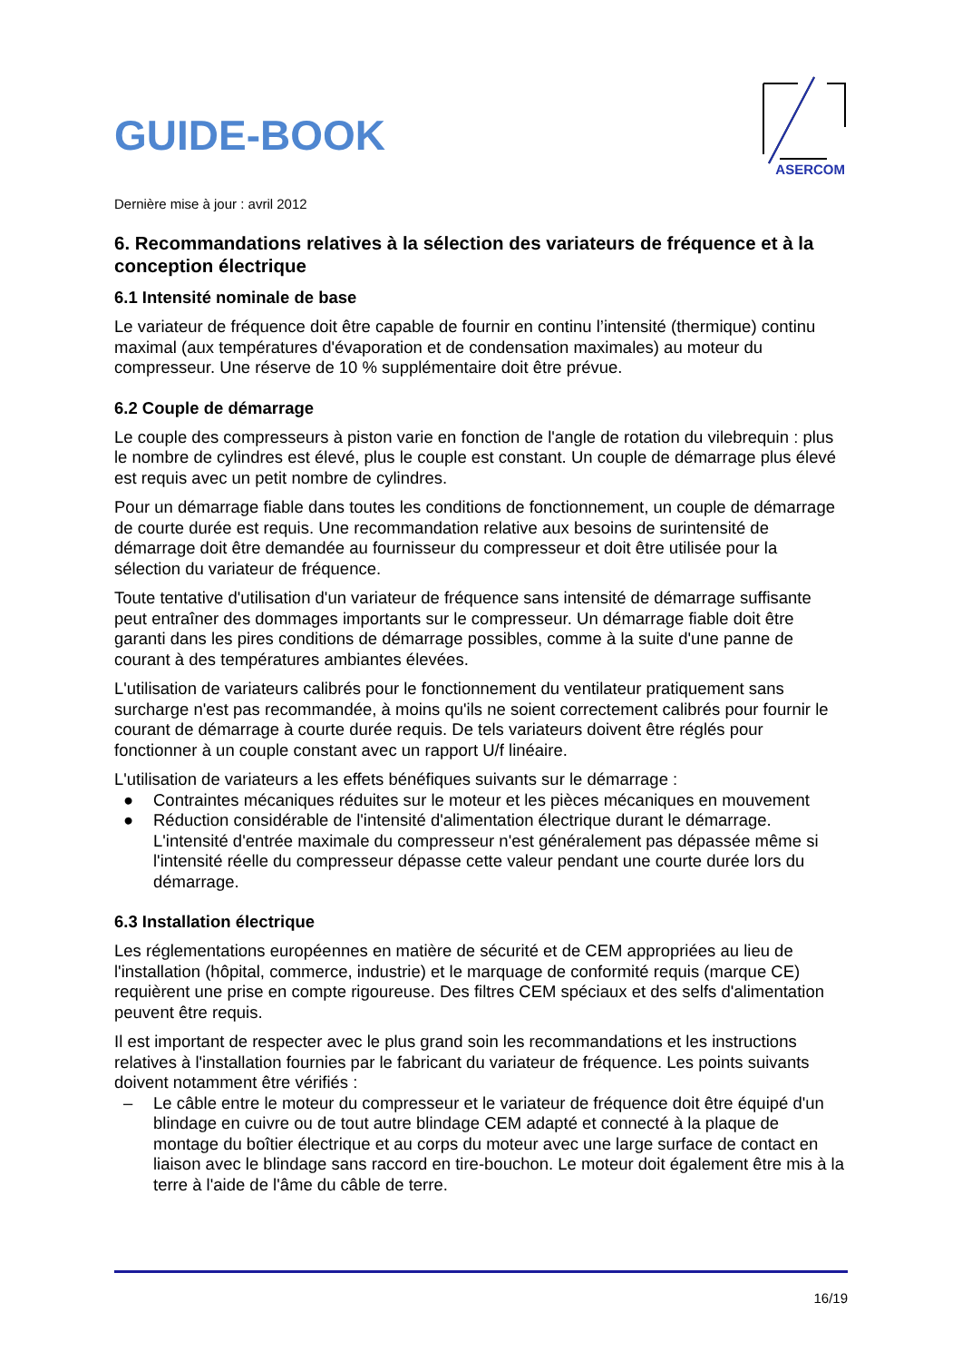GUIDE-BOOK
ASERCOM
Dernière mise à jour : avril 2012
6. Recommandations relatives à la sélection des variateurs de fréquence et à la conception électrique
6.1 Intensité nominale de base
Le variateur de fréquence doit être capable de fournir en continu l’intensité (thermique) continu maximal (aux températures d'évaporation et de condensation maximales) au moteur du compresseur. Une réserve de 10 % supplémentaire doit être prévue.
6.2 Couple de démarrage
Le couple des compresseurs à piston varie en fonction de l'angle de rotation du vilebrequin : plus le nombre de cylindres est élevé, plus le couple est constant. Un couple de démarrage plus élevé est requis avec un petit nombre de cylindres.
Pour un démarrage fiable dans toutes les conditions de fonctionnement, un couple de démarrage de courte durée est requis. Une recommandation relative aux besoins de surintensité de démarrage doit être demandée au fournisseur du compresseur et doit être utilisée pour la sélection du variateur de fréquence.
Toute tentative d'utilisation d'un variateur de fréquence sans intensité de démarrage suffisante peut entraîner des dommages importants sur le compresseur. Un démarrage fiable doit être garanti dans les pires conditions de démarrage possibles, comme à la suite d'une panne de courant à des températures ambiantes élevées.
L'utilisation de variateurs calibrés pour le fonctionnement du ventilateur pratiquement sans surcharge n'est pas recommandée, à moins qu'ils ne soient correctement calibrés pour fournir le courant de démarrage à courte durée requis. De tels variateurs doivent être réglés pour fonctionner à un couple constant avec un rapport U/f linéaire.
L'utilisation de variateurs a les effets bénéfiques suivants sur le démarrage :
● Contraintes mécaniques réduites sur le moteur et les pièces mécaniques en mouvement
● Réduction considérable de l'intensité d'alimentation électrique durant le démarrage. L'intensité d'entrée maximale du compresseur n'est généralement pas dépassée même si l'intensité réelle du compresseur dépasse cette valeur pendant une courte durée lors du démarrage.
6.3 Installation électrique
Les réglementations européennes en matière de sécurité et de CEM appropriées au lieu de l'installation (hôpital, commerce, industrie) et le marquage de conformité requis (marque CE) requièrent une prise en compte rigoureuse. Des filtres CEM spéciaux et des selfs d'alimentation peuvent être requis.
Il est important de respecter avec le plus grand soin les recommandations et les instructions relatives à l'installation fournies par le fabricant du variateur de fréquence. Les points suivants doivent notamment être vérifiés :
– Le câble entre le moteur du compresseur et le variateur de fréquence doit être équipé d'un blindage en cuivre ou de tout autre blindage CEM adapté et connecté à la plaque de montage du boîtier électrique et au corps du moteur avec une large surface de contact en liaison avec le blindage sans raccord en tire-bouchon. Le moteur doit également être mis à la terre à l'aide de l'âme du câble de terre.
16/19